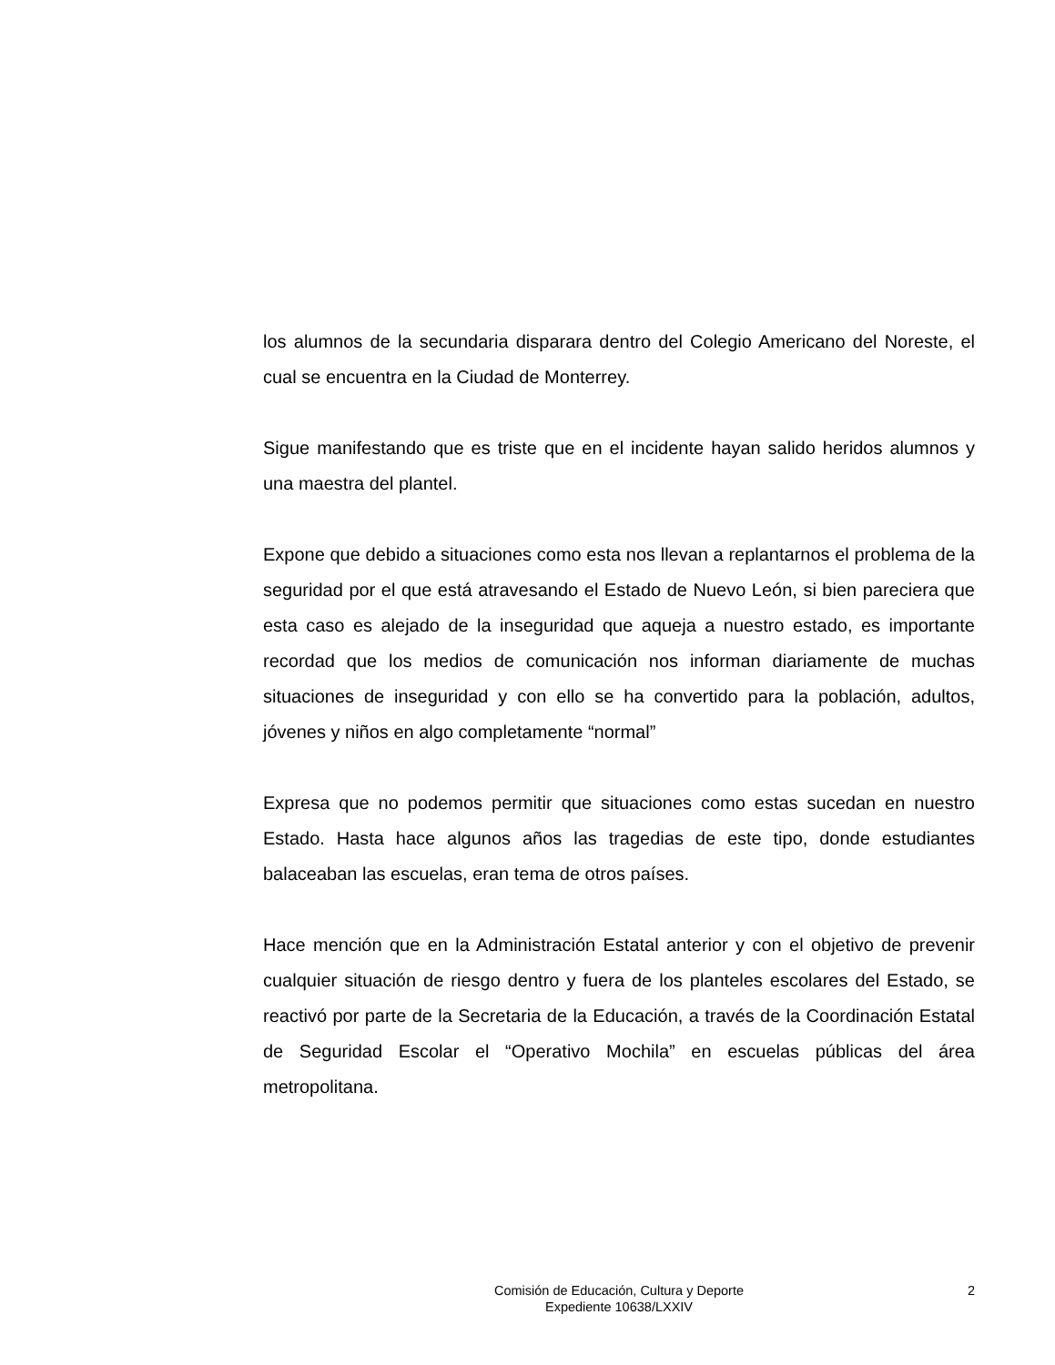los alumnos de la secundaria disparara dentro del Colegio Americano del Noreste, el cual se encuentra en la Ciudad de Monterrey.
Sigue manifestando que es triste que en el incidente hayan salido heridos alumnos y una maestra del plantel.
Expone que debido a situaciones como esta nos llevan a replantarnos el problema de la seguridad por el que está atravesando el Estado de Nuevo León, si bien pareciera que esta caso es alejado de la inseguridad que aqueja a nuestro estado, es importante recordad que los medios de comunicación nos informan diariamente de muchas situaciones de inseguridad y con ello se ha convertido para la población, adultos, jóvenes y niños en algo completamente “normal”
Expresa que no podemos permitir que situaciones como estas sucedan en nuestro Estado. Hasta hace algunos años las tragedias de este tipo, donde estudiantes balaceaban las escuelas, eran tema de otros países.
Hace mención que en la Administración Estatal anterior y con el objetivo de prevenir cualquier situación de riesgo dentro y fuera de los planteles escolares del Estado, se reactivó por parte de la Secretaria de la Educación, a través de la Coordinación Estatal de Seguridad Escolar el “Operativo Mochila” en escuelas públicas del área metropolitana.
Comisión de Educación, Cultura y Deporte
Expediente 10638/LXXIV
2